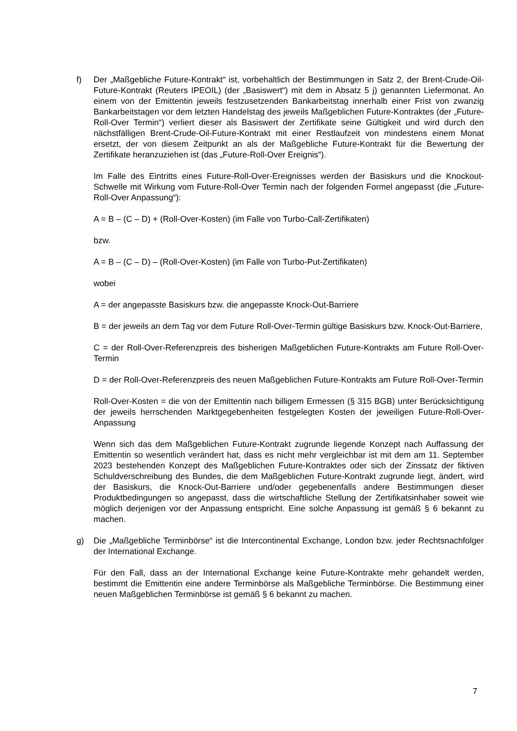f) Der „Maßgebliche Future-Kontrakt“ ist, vorbehaltlich der Bestimmungen in Satz 2, der Brent-Crude-Oil-Future-Kontrakt (Reuters IPEOIL) (der „Basiswert“) mit dem in Absatz 5 j) genannten Liefermonat. An einem von der Emittentin jeweils festzusetzenden Bankarbeitstag innerhalb einer Frist von zwanzig Bankarbeitstagen vor dem letzten Handelstag des jeweils Maßgeblichen Future-Kontraktes (der „Future-Roll-Over Termin“) verliert dieser als Basiswert der Zertifikate seine Gültigkeit und wird durch den nächstfälligen Brent-Crude-Oil-Future-Kontrakt mit einer Restlaufzeit von mindestens einem Monat ersetzt, der von diesem Zeitpunkt an als der Maßgebliche Future-Kontrakt für die Bewertung der Zertifikate heranzuziehen ist (das „Future-Roll-Over Ereignis“).
Im Falle des Eintritts eines Future-Roll-Over-Ereignisses werden der Basiskurs und die Knockout-Schwelle mit Wirkung vom Future-Roll-Over Termin nach der folgenden Formel angepasst (die „Future-Roll-Over Anpassung“):
A = B – (C – D) + (Roll-Over-Kosten) (im Falle von Turbo-Call-Zertifikaten)
bzw.
A = B – (C – D) – (Roll-Over-Kosten) (im Falle von Turbo-Put-Zertifikaten)
wobei
A = der angepasste Basiskurs bzw. die angepasste Knock-Out-Barriere
B = der jeweils an dem Tag vor dem Future Roll-Over-Termin gültige Basiskurs bzw. Knock-Out-Barriere,
C = der Roll-Over-Referenzpreis des bisherigen Maßgeblichen Future-Kontrakts am Future Roll-Over-Termin
D = der Roll-Over-Referenzpreis des neuen Maßgeblichen Future-Kontrakts am Future Roll-Over-Termin
Roll-Over-Kosten = die von der Emittentin nach billigem Ermessen (§ 315 BGB) unter Berücksichtigung der jeweils herrschenden Marktgegebenheiten festgelegten Kosten der jeweiligen Future-Roll-Over-Anpassung
Wenn sich das dem Maßgeblichen Future-Kontrakt zugrunde liegende Konzept nach Auffassung der Emittentin so wesentlich verändert hat, dass es nicht mehr vergleichbar ist mit dem am 11. September 2023 bestehenden Konzept des Maßgeblichen Future-Kontraktes oder sich der Zinssatz der fiktiven Schuldverschreibung des Bundes, die dem Maßgeblichen Future-Kontrakt zugrunde liegt, ändert, wird der Basiskurs, die Knock-Out-Barriere und/oder gegebenenfalls andere Bestimmungen dieser Produktbedingungen so angepasst, dass die wirtschaftliche Stellung der Zertifikatsinhaber soweit wie möglich derjenigen vor der Anpassung entspricht. Eine solche Anpassung ist gemäß § 6 bekannt zu machen.
g) Die „Maßgebliche Terminbörse“ ist die Intercontinental Exchange, London bzw. jeder Rechtsnachfolger der International Exchange.
Für den Fall, dass an der International Exchange keine Future-Kontrakte mehr gehandelt werden, bestimmt die Emittentin eine andere Terminbörse als Maßgebliche Terminbörse. Die Bestimmung einer neuen Maßgeblichen Terminbörse ist gemäß § 6 bekannt zu machen.
7